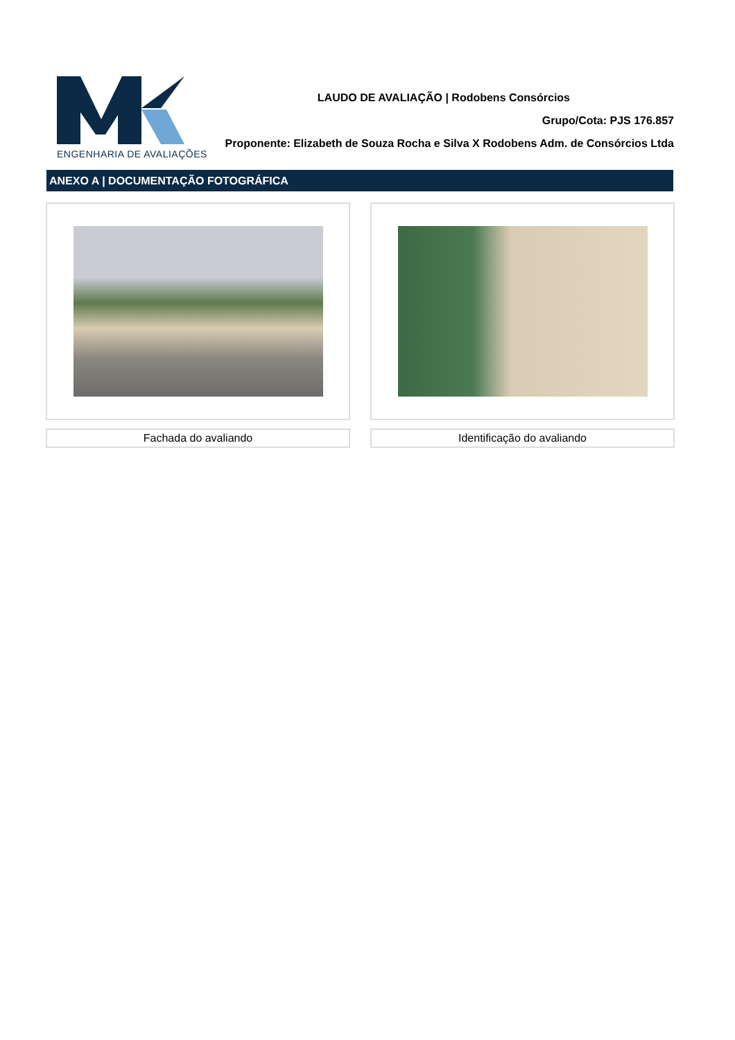ENGENHARIA DE AVALIAÇÕES
LAUDO DE AVALIAÇÃO | Rodobens Consórcios
Grupo/Cota: PJS 176.857
Proponente: Elizabeth de Souza Rocha e Silva X Rodobens Adm. de Consórcios Ltda
ANEXO A | DOCUMENTAÇÃO FOTOGRÁFICA
Fachada do avaliando Identificação do avaliando